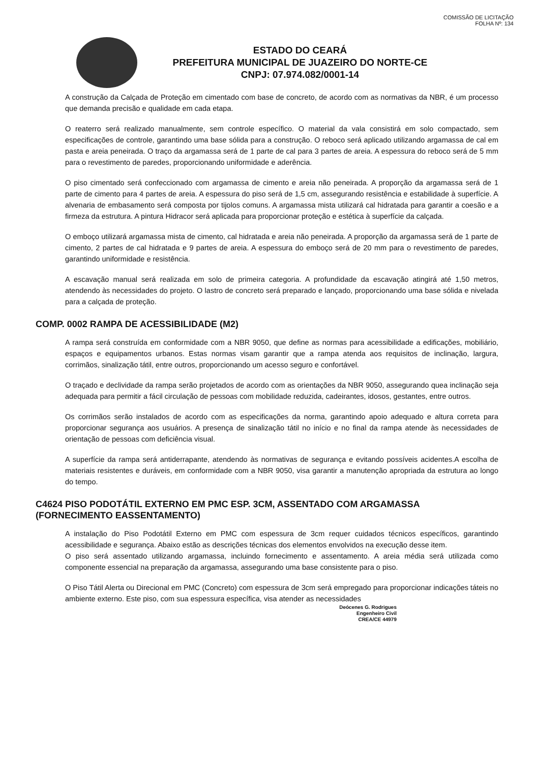COMISSÃO DE LICITAÇÃO
FOLHA Nº: 134
ESTADO DO CEARÁ
PREFEITURA MUNICIPAL DE JUAZEIRO DO NORTE-CE
CNPJ: 07.974.082/0001-14
A construção da Calçada de Proteção em cimentado com base de concreto, de acordo com as normativas da NBR, é um processo que demanda precisão e qualidade em cada etapa.
O reaterro será realizado manualmente, sem controle específico. O material da vala consistirá em solo compactado, sem especificações de controle, garantindo uma base sólida para a construção. O reboco será aplicado utilizando argamassa de cal em pasta e areia peneirada. O traço da argamassa será de 1 parte de cal para 3 partes de areia. A espessura do reboco será de 5 mm para o revestimento de paredes, proporcionando uniformidade e aderência.
O piso cimentado será confeccionado com argamassa de cimento e areia não peneirada. A proporção da argamassa será de 1 parte de cimento para 4 partes de areia. A espessura do piso será de 1,5 cm, assegurando resistência e estabilidade à superfície. A alvenaria de embasamento será composta por tijolos comuns. A argamassa mista utilizará cal hidratada para garantir a coesão e a firmeza da estrutura. A pintura Hidracor será aplicada para proporcionar proteção e estética à superfície da calçada.
O emboço utilizará argamassa mista de cimento, cal hidratada e areia não peneirada. A proporção da argamassa será de 1 parte de cimento, 2 partes de cal hidratada e 9 partes de areia. A espessura do emboço será de 20 mm para o revestimento de paredes, garantindo uniformidade e resistência.
A escavação manual será realizada em solo de primeira categoria. A profundidade da escavação atingirá até 1,50 metros, atendendo às necessidades do projeto. O lastro de concreto será preparado e lançado, proporcionando uma base sólida e nivelada para a calçada de proteção.
COMP. 0002 RAMPA DE ACESSIBILIDADE (M2)
A rampa será construída em conformidade com a NBR 9050, que define as normas para acessibilidade a edificações, mobiliário, espaços e equipamentos urbanos. Estas normas visam garantir que a rampa atenda aos requisitos de inclinação, largura, corrimãos, sinalização tátil, entre outros, proporcionando um acesso seguro e confortável.
O traçado e declividade da rampa serão projetados de acordo com as orientações da NBR 9050, assegurando quea inclinação seja adequada para permitir a fácil circulação de pessoas com mobilidade reduzida, cadeirantes, idosos, gestantes, entre outros.
Os corrimãos serão instalados de acordo com as especificações da norma, garantindo apoio adequado e altura correta para proporcionar segurança aos usuários. A presença de sinalização tátil no início e no final da rampa atende às necessidades de orientação de pessoas com deficiência visual.
A superfície da rampa será antiderrapante, atendendo às normativas de segurança e evitando possíveis acidentes.A escolha de materiais resistentes e duráveis, em conformidade com a NBR 9050, visa garantir a manutenção apropriada da estrutura ao longo do tempo.
C4624 PISO PODOTÁTIL EXTERNO EM PMC ESP. 3CM, ASSENTADO COM ARGAMASSA (FORNECIMENTO EASSENTAMENTO)
A instalação do Piso Podotátil Externo em PMC com espessura de 3cm requer cuidados técnicos específicos, garantindo acessibilidade e segurança. Abaixo estão as descrições técnicas dos elementos envolvidos na execução desse item.
O piso será assentado utilizando argamassa, incluindo fornecimento e assentamento. A areia média será utilizada como componente essencial na preparação da argamassa, assegurando uma base consistente para o piso.
O Piso Tátil Alerta ou Direcional em PMC (Concreto) com espessura de 3cm será empregado para proporcionar indicações táteis no ambiente externo. Este piso, com sua espessura específica, visa atender as necessidades
Deócenes G. Rodrigues
Engenheiro Civil
CREA/CE 44979